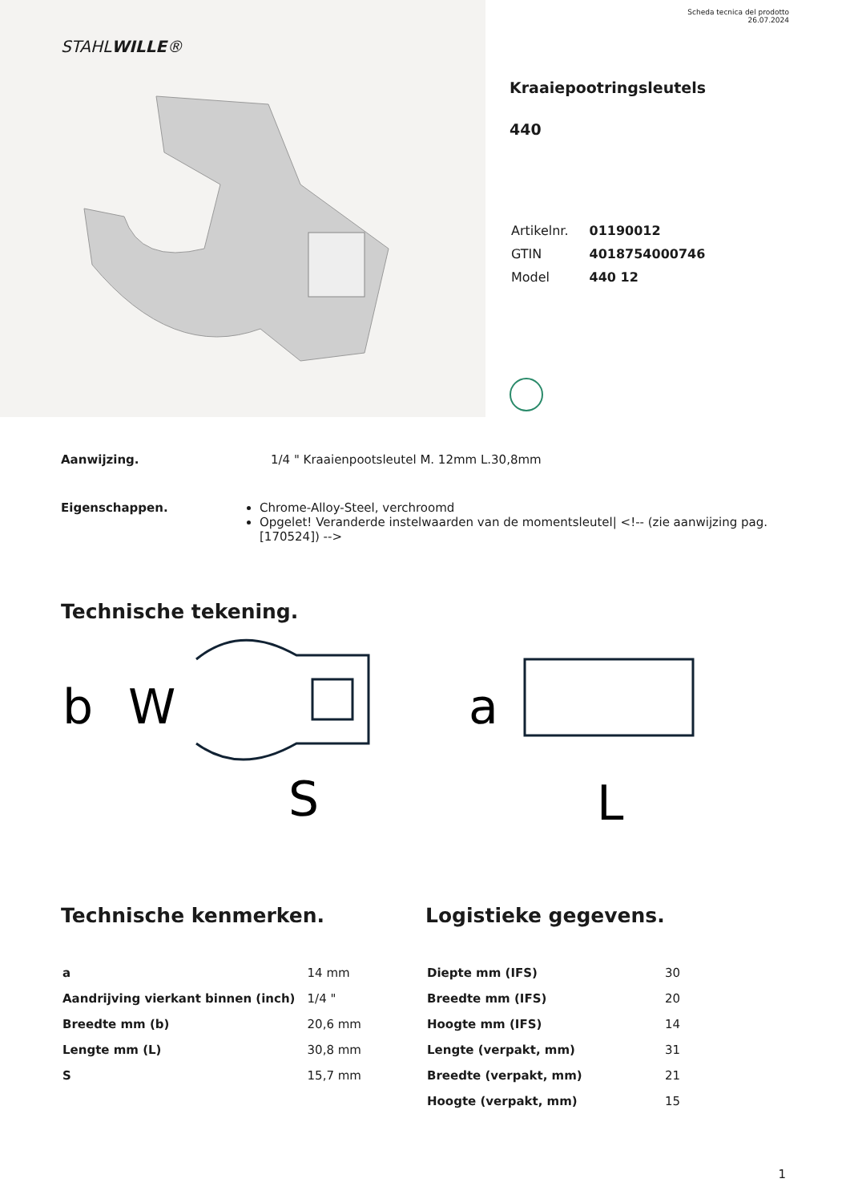STAHLWILLE®
Scheda tecnica del prodotto
26.07.2024
Kraaiepootringsleutels
440
| Artikelnr. | 01190012 |
| GTIN | 4018754000746 |
| Model | 440 12 |
Aanwijzing. 1/4 " Kraaienpootsleutel M. 12mm L.30,8mm
Eigenschappen. Chrome-Alloy-Steel, verchroomd
Opgelet! Veranderde instelwaarden van de momentsleutel| <!-- (zie aanwijzing pag. [170524]) -->
Technische tekening.
b
W
S
a
L
Technische kenmerken.
| a | 14 mm |
| Aandrijving vierkant binnen (inch) | 1/4 " |
| Breedte mm (b) | 20,6 mm |
| Lengte mm (L) | 30,8 mm |
| S | 15,7 mm |
Logistieke gegevens.
| Diepte mm (IFS) | 30 |
| Breedte mm (IFS) | 20 |
| Hoogte mm (IFS) | 14 |
| Lengte (verpakt, mm) | 31 |
| Breedte (verpakt, mm) | 21 |
| Hoogte (verpakt, mm) | 15 |
1